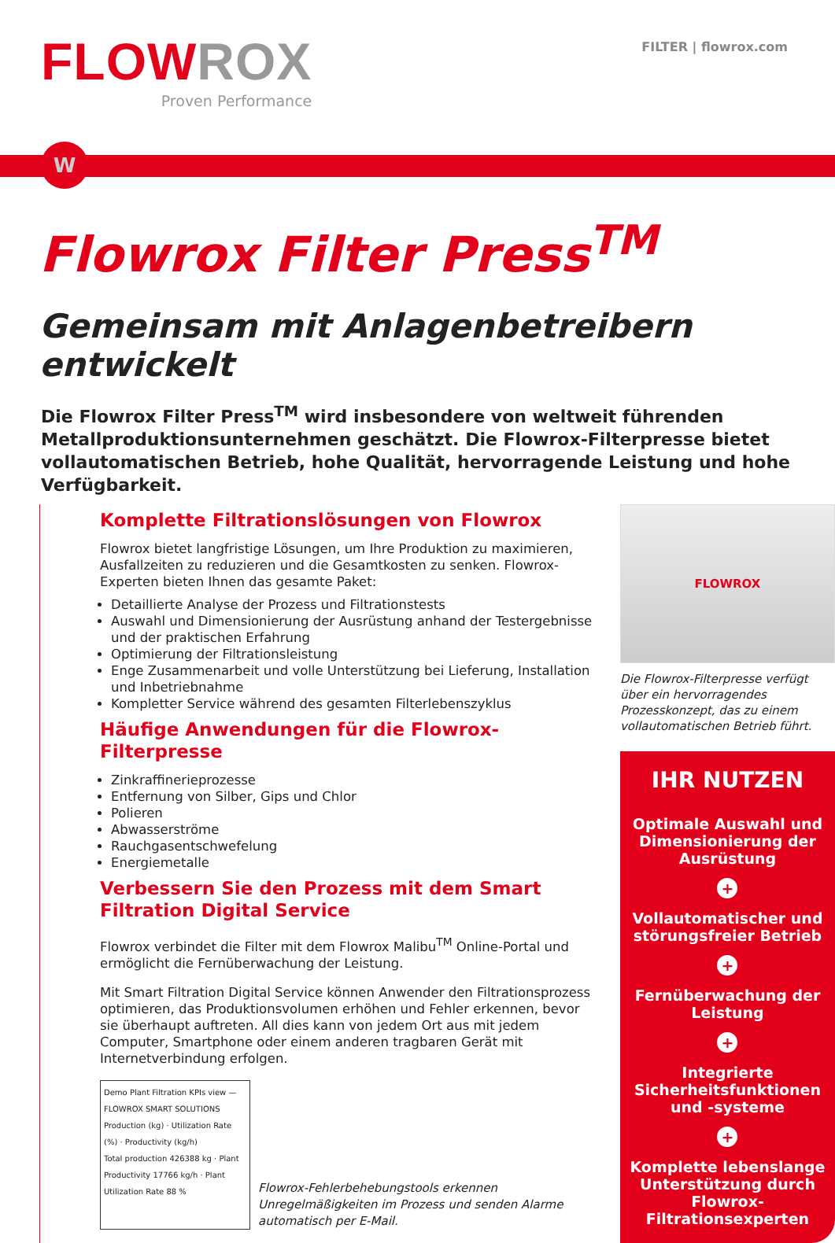FLOW ROX
Proven Performance
FILTER | flowrox.com
W
Flowrox Filter Press<sup>TM</sup>
Gemeinsam mit Anlagenbetreibern entwickelt
Die Flowrox Filter Press<sup>TM</sup> wird insbesondere von weltweit führenden Metallproduktionsunternehmen geschätzt. Die Flowrox-Filterpresse bietet vollautomatischen Betrieb, hohe Qualität, hervorragende Leistung und hohe Verfügbarkeit.
Komplette Filtrationslösungen von Flowrox
Flowrox bietet langfristige Lösungen, um Ihre Produktion zu maximieren, Ausfallzeiten zu reduzieren und die Gesamtkosten zu senken. Flowrox-Experten bieten Ihnen das gesamte Paket:
Detaillierte Analyse der Prozess und Filtrationstests
Auswahl und Dimensionierung der Ausrüstung anhand der Testergebnisse und der praktischen Erfahrung
Optimierung der Filtrationsleistung
Enge Zusammenarbeit und volle Unterstützung bei Lieferung, Installation und Inbetriebnahme
Kompletter Service während des gesamten Filterlebenszyklus
Häufige Anwendungen für die Flowrox-Filterpresse
Zinkraffinerieprozesse
Entfernung von Silber, Gips und Chlor
Polieren
Abwasserströme
Rauchgasentschwefelung
Energiemetalle
Verbessern Sie den Prozess mit dem Smart Filtration Digital Service
Flowrox verbindet die Filter mit dem Flowrox Malibu<sup>TM</sup> Online-Portal und ermöglicht die Fernüberwachung der Leistung.
Mit Smart Filtration Digital Service können Anwender den Filtrationsprozess optimieren, das Produktionsvolumen erhöhen und Fehler erkennen, bevor sie überhaupt auftreten. All dies kann von jedem Ort aus mit jedem Computer, Smartphone oder einem anderen tragbaren Gerät mit Internetverbindung erfolgen.
Demo Plant Filtration KPIs view — FLOWROX SMART SOLUTIONS
Production (kg) · Utilization Rate (%) · Productivity (kg/h)
Total production 426388 kg · Plant Productivity 17766 kg/h · Plant Utilization Rate 88 %
Flowrox-Fehlerbehebungstools erkennen Unregelmäßigkeiten im Prozess und senden Alarme automatisch per E-Mail.
FLOWROX
Die Flowrox-Filterpresse verfügt über ein hervorragendes Prozesskonzept, das zu einem vollautomatischen Betrieb führt.
IHR NUTZEN
Optimale Auswahl und Dimensionierung der Ausrüstung
+
Vollautomatischer und störungsfreier Betrieb
+
Fernüberwachung der Leistung
+
Integrierte Sicherheitsfunktionen und -systeme
+
Komplette lebenslange Unterstützung durch Flowrox-Filtrationsexperten